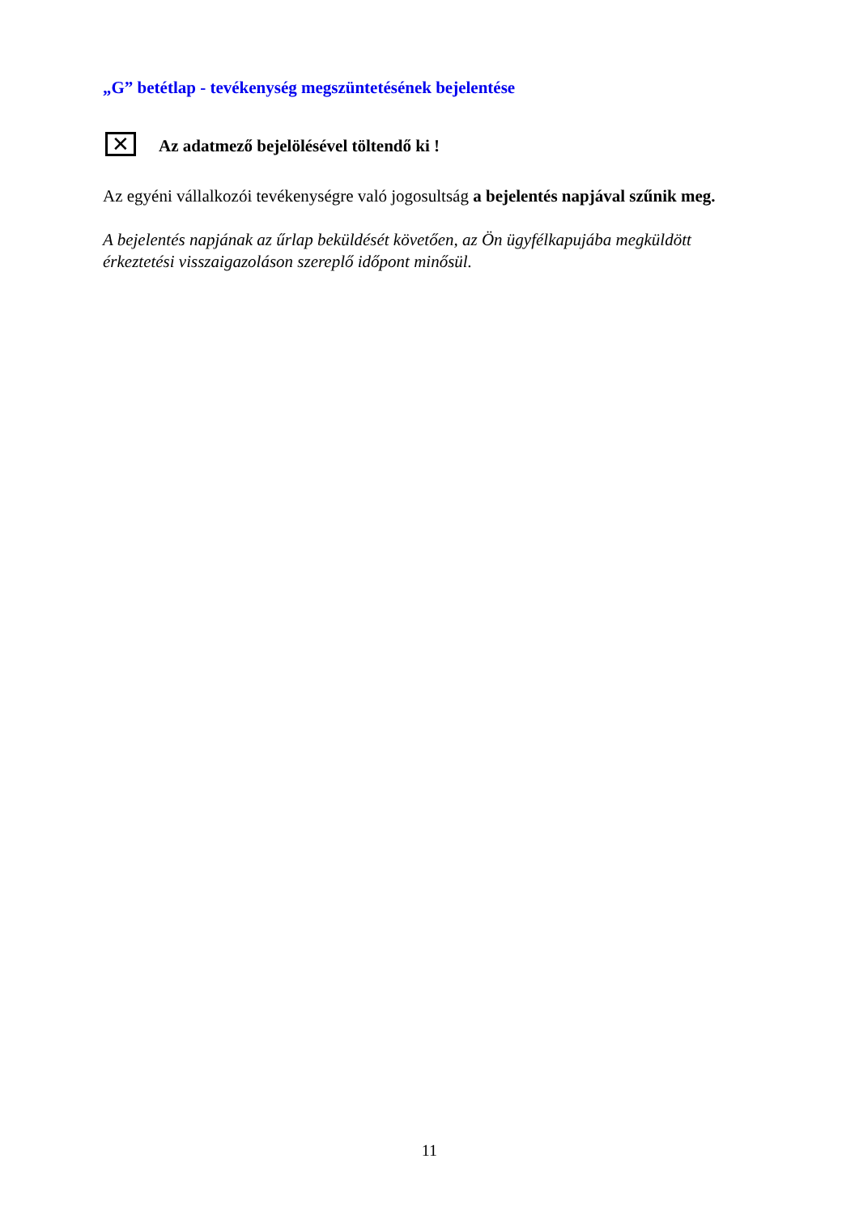„G” betétlap - tevékenység megszüntetésének bejelentése
✕
Az adatmező bejelölésével töltendő ki !
Az egyéni vállalkozói tevékenységre való jogosultság a bejelentés napjával szűnik meg.
A bejelentés napjának az űrlap beküldését követően, az Ön ügyfélkapujába megküldött érkeztetési visszaigazoláson szereplő időpont minősül.
11